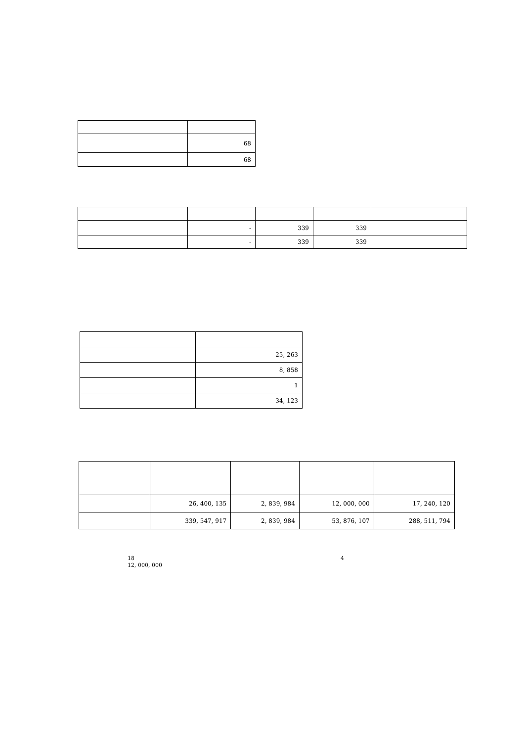| | 68 |
| | 68 |
| | - | 339 | 339 | |
| | - | 339 | 339 | |
| | 25, 263 |
| | 8, 858 |
| | 1 |
| | 34, 123 |
| | 26, 400, 135 | 2, 839, 984 | 12, 000, 000 | 17, 240, 120 |
| | 339, 547, 917 | 2, 839, 984 | 53, 876, 107 | 288, 511, 794 |
18 4
12, 000, 000